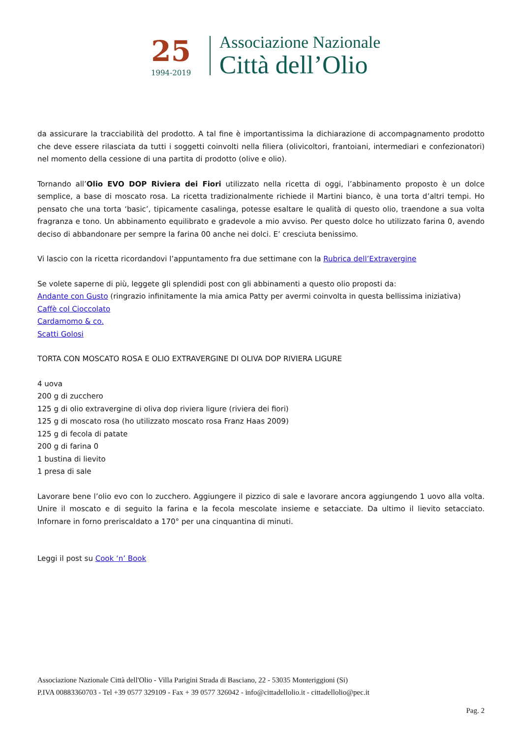25
1994-2019
Associazione Nazionale
Città dell’Olio
da assicurare la tracciabilità del prodotto. A tal fine è importantissima la dichiarazione di accompagnamento prodotto che deve essere rilasciata da tutti i soggetti coinvolti nella filiera (olivicoltori, frantoiani, intermediari e confezionatori) nel momento della cessione di una partita di prodotto (olive e olio).
Tornando all’Olio EVO DOP Riviera dei Fiori utilizzato nella ricetta di oggi, l’abbinamento proposto è un dolce semplice, a base di moscato rosa. La ricetta tradizionalmente richiede il Martini bianco, è una torta d’altri tempi. Ho pensato che una torta ‘basic’, tipicamente casalinga, potesse esaltare le qualità di questo olio, traendone a sua volta fragranza e tono. Un abbinamento equilibrato e gradevole a mio avviso. Per questo dolce ho utilizzato farina 0, avendo deciso di abbandonare per sempre la farina 00 anche nei dolci. E’ cresciuta benissimo.
Vi lascio con la ricetta ricordandovi l’appuntamento fra due settimane con la Rubrica dell’Extravergine
Se volete saperne di più, leggete gli splendidi post con gli abbinamenti a questo olio proposti da:
Andante con Gusto (ringrazio infinitamente la mia amica Patty per avermi coinvolta in questa bellissima iniziativa)
Caffè col Cioccolato
Cardamomo & co.
Scatti Golosi
TORTA CON MOSCATO ROSA E OLIO EXTRAVERGINE DI OLIVA DOP RIVIERA LIGURE
4 uova
200 g di zucchero
125 g di olio extravergine di oliva dop riviera ligure (riviera dei fiori)
125 g di moscato rosa (ho utilizzato moscato rosa Franz Haas 2009)
125 g di fecola di patate
200 g di farina 0
1 bustina di lievito
1 presa di sale
Lavorare bene l’olio evo con lo zucchero. Aggiungere il pizzico di sale e lavorare ancora aggiungendo 1 uovo alla volta. Unire il moscato e di seguito la farina e la fecola mescolate insieme e setacciate. Da ultimo il lievito setacciato. Infornare in forno preriscaldato a 170° per una cinquantina di minuti.
Leggi il post su Cook ‘n’ Book
Associazione Nazionale Città dell'Olio - Villa Parigini Strada di Basciano, 22 - 53035 Monteriggioni (Si)
P.IVA 00883360703 - Tel +39 0577 329109 - Fax + 39 0577 326042 - info@cittadellolio.it - cittadellolio@pec.it
Pag. 2